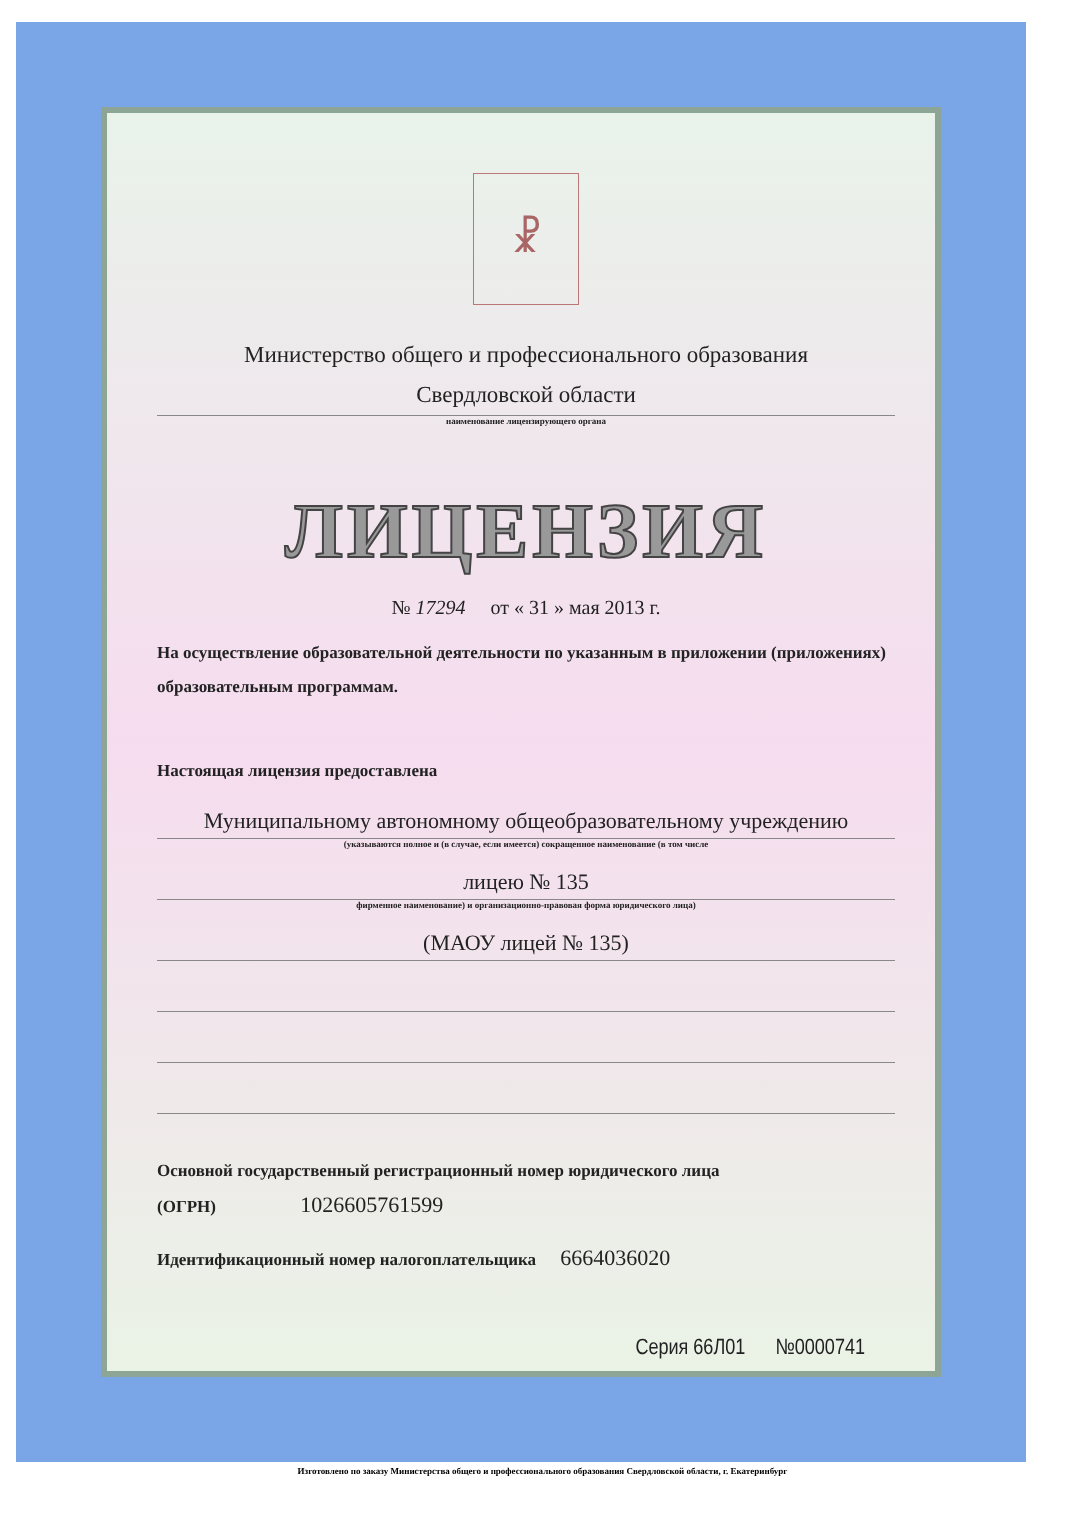☧
Министерство общего и профессионального образования
Свердловской области
наименование лицензирующего органа
ЛИЦЕНЗИЯ
№ 17294 от « 31 » мая 2013 г.
На осуществление образовательной деятельности по указанным в приложении (приложениях) образовательным программам.
Настоящая лицензия предоставлена
Муниципальному автономному общеобразовательному учреждению
(указываются полное и (в случае, если имеется) сокращенное наименование (в том числе
лицею № 135
фирменное наименование) и организационно-правовая форма юридического лица)
(МАОУ лицей № 135)
Основной государственный регистрационный номер юридического лица
(ОГРН) 1026605761599
Идентификационный номер налогоплательщика 6664036020
Серия 66Л01 №0000741
Изготовлено по заказу Министерства общего и профессионального образования Свердловской области, г. Екатеринбург